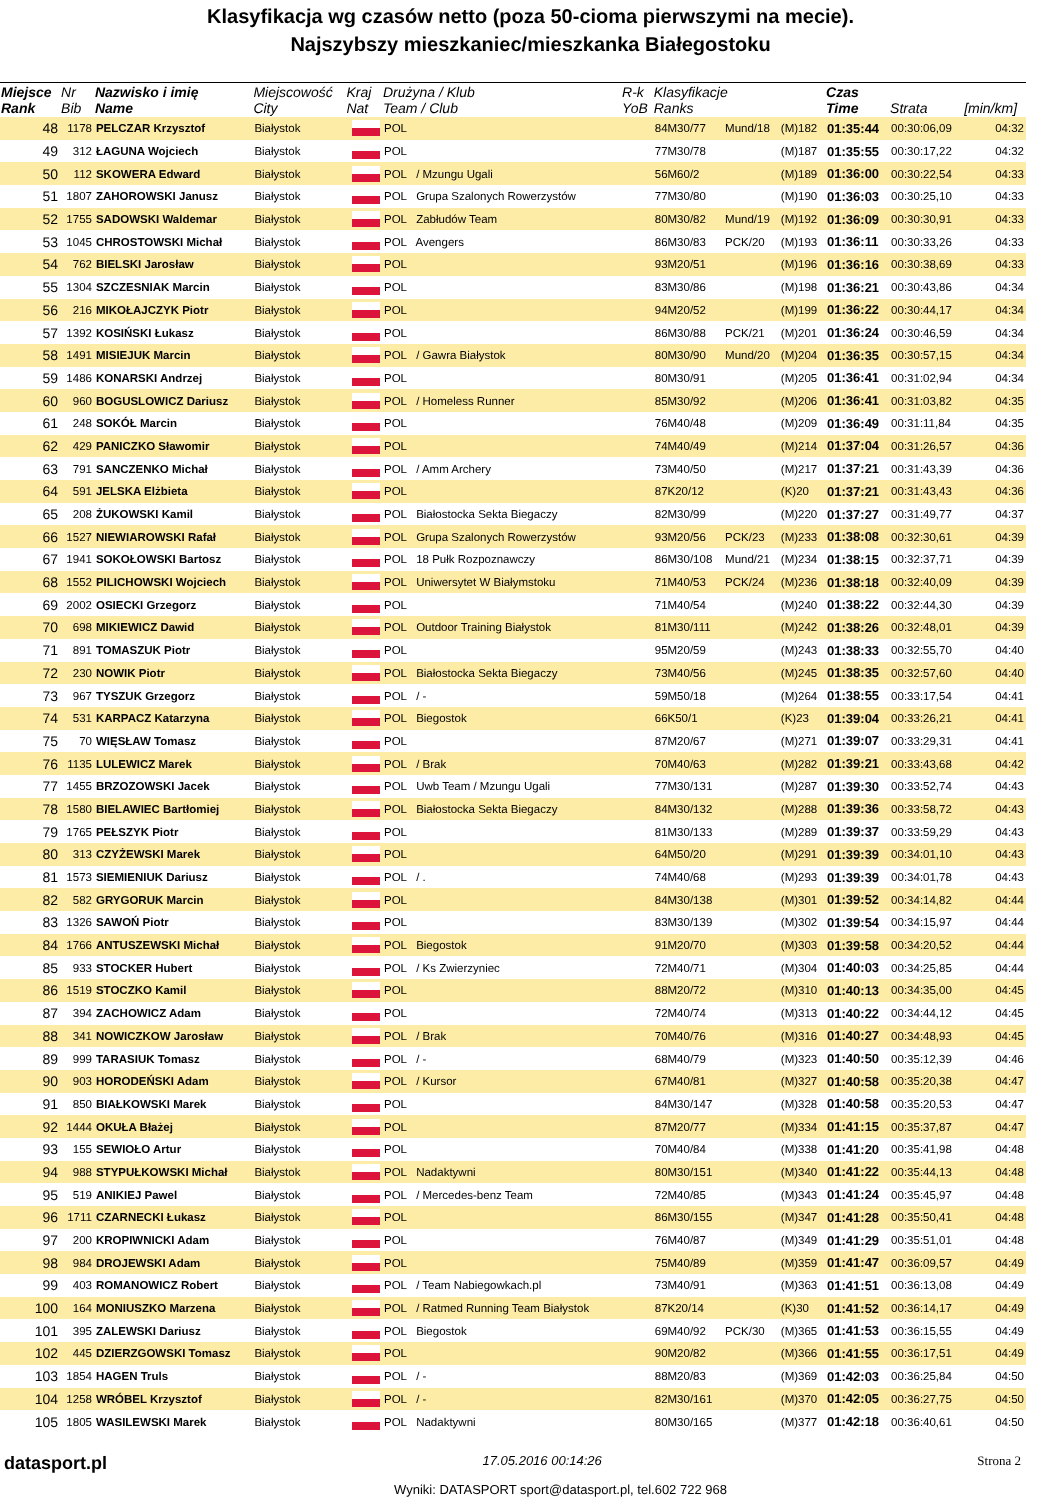Klasyfikacja wg czasów netto (poza 50-cioma pierwszymi na mecie).
Najszybszy mieszkaniec/mieszkanka Białegostoku
| Miejsce Rank | Nr Bib | Nazwisko i imię Name | Miejscowość City | Kraj Nat | Drużyna / Klub Team / Club | R-k YoB | Klasyfikacje Ranks | | | Czas Time | Strata | [min/km] |
| --- | --- | --- | --- | --- | --- | --- | --- | --- | --- | --- | --- | --- |
| 48 | 1178 | PELCZAR Krzysztof | Białystok | | POL | | 84M30/77 | Mund/18 | (M)182 | 01:35:44 | 00:30:06,09 | 04:32 |
| 49 | 312 | ŁAGUNA Wojciech | Białystok | | POL | | 77M30/78 | | (M)187 | 01:35:55 | 00:30:17,22 | 04:32 |
| 50 | 112 | SKOWERA Edward | Białystok | | POL / Mzungu Ugali | | 56M60/2 | | (M)189 | 01:36:00 | 00:30:22,54 | 04:33 |
| 51 | 1807 | ZAHOROWSKI Janusz | Białystok | | POL Grupa Szalonych Rowerzystów | | 77M30/80 | | (M)190 | 01:36:03 | 00:30:25,10 | 04:33 |
| 52 | 1755 | SADOWSKI Waldemar | Białystok | | POL Zabłudów Team | | 80M30/82 | Mund/19 | (M)192 | 01:36:09 | 00:30:30,91 | 04:33 |
| 53 | 1045 | CHROSTOWSKI Michał | Białystok | | POL Avengers | | 86M30/83 | PCK/20 | (M)193 | 01:36:11 | 00:30:33,26 | 04:33 |
| 54 | 762 | BIELSKI Jarosław | Białystok | | POL | | 93M20/51 | | (M)196 | 01:36:16 | 00:30:38,69 | 04:33 |
| 55 | 1304 | SZCZESNIAK Marcin | Białystok | | POL | | 83M30/86 | | (M)198 | 01:36:21 | 00:30:43,86 | 04:34 |
| 56 | 216 | MIKOŁAJCZYK Piotr | Białystok | | POL | | 94M20/52 | | (M)199 | 01:36:22 | 00:30:44,17 | 04:34 |
| 57 | 1392 | KOSIŃSKI Łukasz | Białystok | | POL | | 86M30/88 | PCK/21 | (M)201 | 01:36:24 | 00:30:46,59 | 04:34 |
| 58 | 1491 | MISIEJUK Marcin | Białystok | | POL / Gawra Białystok | | 80M30/90 | Mund/20 | (M)204 | 01:36:35 | 00:30:57,15 | 04:34 |
| 59 | 1486 | KONARSKI Andrzej | Białystok | | POL | | 80M30/91 | | (M)205 | 01:36:41 | 00:31:02,94 | 04:34 |
| 60 | 960 | BOGUSLOWICZ Dariusz | Białystok | | POL / Homeless Runner | | 85M30/92 | | (M)206 | 01:36:41 | 00:31:03,82 | 04:35 |
| 61 | 248 | SOKÓŁ Marcin | Białystok | | POL | | 76M40/48 | | (M)209 | 01:36:49 | 00:31:11,84 | 04:35 |
| 62 | 429 | PANICZKO Sławomir | Białystok | | POL | | 74M40/49 | | (M)214 | 01:37:04 | 00:31:26,57 | 04:36 |
| 63 | 791 | SANCZENKO Michał | Białystok | | POL / Amm Archery | | 73M40/50 | | (M)217 | 01:37:21 | 00:31:43,39 | 04:36 |
| 64 | 591 | JELSKA Elżbieta | Białystok | | POL | | 87K20/12 | | (K)20 | 01:37:21 | 00:31:43,43 | 04:36 |
| 65 | 208 | ŻUKOWSKI Kamil | Białystok | | POL Białostocka Sekta Biegaczy | | 82M30/99 | | (M)220 | 01:37:27 | 00:31:49,77 | 04:37 |
| 66 | 1527 | NIEWIAROWSKI Rafał | Białystok | | POL Grupa Szalonych Rowerzystów | | 93M20/56 | PCK/23 | (M)233 | 01:38:08 | 00:32:30,61 | 04:39 |
| 67 | 1941 | SOKOŁOWSKI Bartosz | Białystok | | POL 18 Pułk Rozpoznawczy | | 86M30/108 | Mund/21 | (M)234 | 01:38:15 | 00:32:37,71 | 04:39 |
| 68 | 1552 | PILICHOWSKI Wojciech | Białystok | | POL Uniwersytet W Białymstoku | | 71M40/53 | PCK/24 | (M)236 | 01:38:18 | 00:32:40,09 | 04:39 |
| 69 | 2002 | OSIECKI Grzegorz | Białystok | | POL | | 71M40/54 | | (M)240 | 01:38:22 | 00:32:44,30 | 04:39 |
| 70 | 698 | MIKIEWICZ Dawid | Białystok | | POL Outdoor Training Białystok | | 81M30/111 | | (M)242 | 01:38:26 | 00:32:48,01 | 04:39 |
| 71 | 891 | TOMASZUK Piotr | Białystok | | POL | | 95M20/59 | | (M)243 | 01:38:33 | 00:32:55,70 | 04:40 |
| 72 | 230 | NOWIK Piotr | Białystok | | POL Białostocka Sekta Biegaczy | | 73M40/56 | | (M)245 | 01:38:35 | 00:32:57,60 | 04:40 |
| 73 | 967 | TYSZUK Grzegorz | Białystok | | POL / - | | 59M50/18 | | (M)264 | 01:38:55 | 00:33:17,54 | 04:41 |
| 74 | 531 | KARPACZ Katarzyna | Białystok | | POL Biegostok | | 66K50/1 | | (K)23 | 01:39:04 | 00:33:26,21 | 04:41 |
| 75 | 70 | WIĘSŁAW Tomasz | Białystok | | POL | | 87M20/67 | | (M)271 | 01:39:07 | 00:33:29,31 | 04:41 |
| 76 | 1135 | LULEWICZ Marek | Białystok | | POL / Brak | | 70M40/63 | | (M)282 | 01:39:21 | 00:33:43,68 | 04:42 |
| 77 | 1455 | BRZOZOWSKI Jacek | Białystok | | POL Uwb Team / Mzungu Ugali | | 77M30/131 | | (M)287 | 01:39:30 | 00:33:52,74 | 04:43 |
| 78 | 1580 | BIELAWIEC Bartłomiej | Białystok | | POL Białostocka Sekta Biegaczy | | 84M30/132 | | (M)288 | 01:39:36 | 00:33:58,72 | 04:43 |
| 79 | 1765 | PEŁSZYK Piotr | Białystok | | POL | | 81M30/133 | | (M)289 | 01:39:37 | 00:33:59,29 | 04:43 |
| 80 | 313 | CZYŻEWSKI Marek | Białystok | | POL | | 64M50/20 | | (M)291 | 01:39:39 | 00:34:01,10 | 04:43 |
| 81 | 1573 | SIEMIENIUK Dariusz | Białystok | | POL / . | | 74M40/68 | | (M)293 | 01:39:39 | 00:34:01,78 | 04:43 |
| 82 | 582 | GRYGORUK Marcin | Białystok | | POL | | 84M30/138 | | (M)301 | 01:39:52 | 00:34:14,82 | 04:44 |
| 83 | 1326 | SAWOŃ Piotr | Białystok | | POL | | 83M30/139 | | (M)302 | 01:39:54 | 00:34:15,97 | 04:44 |
| 84 | 1766 | ANTUSZEWSKI Michał | Białystok | | POL Biegostok | | 91M20/70 | | (M)303 | 01:39:58 | 00:34:20,52 | 04:44 |
| 85 | 933 | STOCKER Hubert | Białystok | | POL / Ks Zwierzyniec | | 72M40/71 | | (M)304 | 01:40:03 | 00:34:25,85 | 04:44 |
| 86 | 1519 | STOCZKO Kamil | Białystok | | POL | | 88M20/72 | | (M)310 | 01:40:13 | 00:34:35,00 | 04:45 |
| 87 | 394 | ZACHOWICZ Adam | Białystok | | POL | | 72M40/74 | | (M)313 | 01:40:22 | 00:34:44,12 | 04:45 |
| 88 | 341 | NOWICZKOW Jarosław | Białystok | | POL / Brak | | 70M40/76 | | (M)316 | 01:40:27 | 00:34:48,93 | 04:45 |
| 89 | 999 | TARASIUK Tomasz | Białystok | | POL / - | | 68M40/79 | | (M)323 | 01:40:50 | 00:35:12,39 | 04:46 |
| 90 | 903 | HORODEŃSKI Adam | Białystok | | POL / Kursor | | 67M40/81 | | (M)327 | 01:40:58 | 00:35:20,38 | 04:47 |
| 91 | 850 | BIAŁKOWSKI Marek | Białystok | | POL | | 84M30/147 | | (M)328 | 01:40:58 | 00:35:20,53 | 04:47 |
| 92 | 1444 | OKUŁA Błażej | Białystok | | POL | | 87M20/77 | | (M)334 | 01:41:15 | 00:35:37,87 | 04:47 |
| 93 | 155 | SEWIOŁO Artur | Białystok | | POL | | 70M40/84 | | (M)338 | 01:41:20 | 00:35:41,98 | 04:48 |
| 94 | 988 | STYPUŁKOWSKI Michał | Białystok | | POL Nadaktywni | | 80M30/151 | | (M)340 | 01:41:22 | 00:35:44,13 | 04:48 |
| 95 | 519 | ANIKIEJ Pawel | Białystok | | POL / Mercedes-benz Team | | 72M40/85 | | (M)343 | 01:41:24 | 00:35:45,97 | 04:48 |
| 96 | 1711 | CZARNECKI Łukasz | Białystok | | POL | | 86M30/155 | | (M)347 | 01:41:28 | 00:35:50,41 | 04:48 |
| 97 | 200 | KROPIWNICKI Adam | Białystok | | POL | | 76M40/87 | | (M)349 | 01:41:29 | 00:35:51,01 | 04:48 |
| 98 | 984 | DROJEWSKI Adam | Białystok | | POL | | 75M40/89 | | (M)359 | 01:41:47 | 00:36:09,57 | 04:49 |
| 99 | 403 | ROMANOWICZ Robert | Białystok | | POL / Team Nabiegowkach.pl | | 73M40/91 | | (M)363 | 01:41:51 | 00:36:13,08 | 04:49 |
| 100 | 164 | MONIUSZKO Marzena | Białystok | | POL / Ratmed Running Team Białystok | | 87K20/14 | | (K)30 | 01:41:52 | 00:36:14,17 | 04:49 |
| 101 | 395 | ZALEWSKI Dariusz | Białystok | | POL Biegostok | | 69M40/92 | PCK/30 | (M)365 | 01:41:53 | 00:36:15,55 | 04:49 |
| 102 | 445 | DZIERZGOWSKI Tomasz | Białystok | | POL | | 90M20/82 | | (M)366 | 01:41:55 | 00:36:17,51 | 04:49 |
| 103 | 1854 | HAGEN Truls | Białystok | | POL / - | | 88M20/83 | | (M)369 | 01:42:03 | 00:36:25,84 | 04:50 |
| 104 | 1258 | WRÓBEL Krzysztof | Białystok | | POL / - | | 82M30/161 | | (M)370 | 01:42:05 | 00:36:27,75 | 04:50 |
| 105 | 1805 | WASILEWSKI Marek | Białystok | | POL Nadaktywni | | 80M30/165 | | (M)377 | 01:42:18 | 00:36:40,61 | 04:50 |
datasport.pl 17.05.2016 00:14:26 Strona 2
Wyniki: DATASPORT sport@datasport.pl, tel.602 722 968